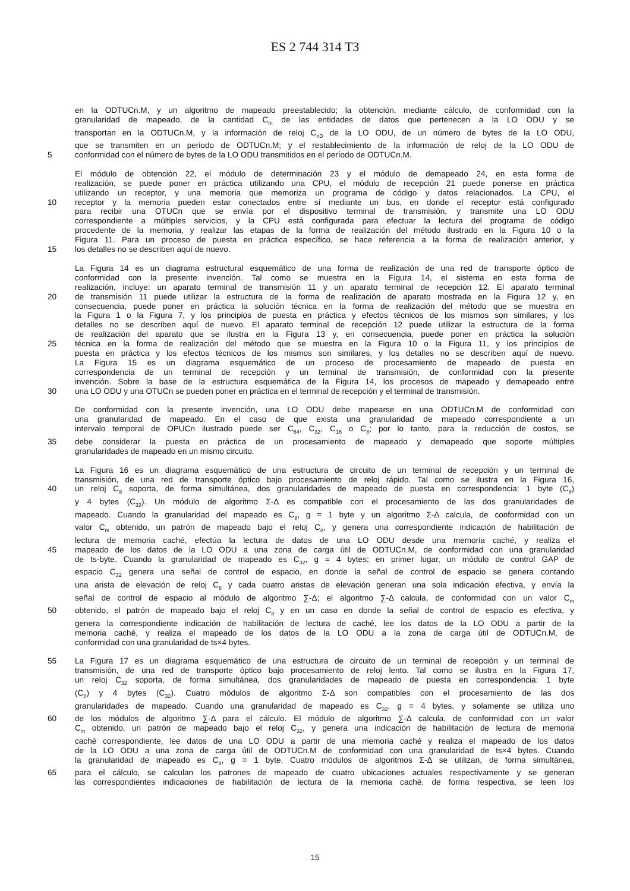ES 2 744 314 T3
en la ODTUCn.M, y un algoritmo de mapeado preestablecido; la obtención, mediante cálculo, de conformidad con la
granularidad de mapeado, de la cantidad C<sub>m</sub> de las entidades de datos que pertenecen a la LO ODU y se
transportan en la ODTUCn.M, y la información de reloj C<sub>nD</sub> de la LO ODU, de un número de bytes de la LO ODU,
que se transmiten en un periodo de ODTUCn.M; y el restablecimiento de la información de reloj de la LO ODU de
5 conformidad con el número de bytes de la LO ODU transmitidos en el período de ODTUCn.M.
El módulo de obtención 22, el módulo de determinación 23 y el módulo de demapeado 24, en esta forma de
realización, se puede poner en práctica utilizando una CPU, el módulo de recepción 21 puede ponerse en práctica
utilizando un receptor, y una memoria que memoriza un programa de código y datos relacionados. La CPU, el
10 receptor y la memoria pueden estar conectados entre sí mediante un bus, en donde el receptor está configurado
para recibir una OTUCn que se envía por el dispositivo terminal de transmisión, y transmite una LO ODU
correspondiente a múltiples servicios, y la CPU está configurada para efectuar la lectura del programa de código
procedente de la memoria, y realizar las etapas de la forma de realización del método ilustrado en la Figura 10 o la
Figura 11. Para un proceso de puesta en práctica específico, se hace referencia a la forma de realización anterior, y
15 los detalles no se describen aquí de nuevo.
La Figura 14 es un diagrama estructural esquemático de una forma de realización de una red de transporte óptico de
conformidad con la presente invención. Tal como se muestra en la Figura 14, el sistema en esta forma de
realización, incluye: un aparato terminal de transmisión 11 y un aparato terminal de recepción 12. El aparato terminal
20 de transmisión 11 puede utilizar la estructura de la forma de realización de aparato mostrada en la Figura 12 y, en
consecuencia, puede poner en práctica la solución técnica en la forma de realización del método que se muestra en
la Figura 1 o la Figura 7, y los principios de puesta en práctica y efectos técnicos de los mismos son similares, y los
detalles no se describen aquí de nuevo. El aparato terminal de recepción 12 puede utilizar la estructura de la forma
de realización del aparato que se ilustra en la Figura 13 y, en consecuencia, puede poner en práctica la solución
25 técnica en la forma de realización del método que se muestra en la Figura 10 o la Figura 11, y los principios de
puesta en práctica y los efectos técnicos de los mismos son similares, y los detalles no se describen aquí de nuevo.
La Figura 15 es un diagrama esquemático de un proceso de procesamiento de mapeado de puesta en
correspondencia de un terminal de recepción y un terminal de transmisión, de conformidad con la presente
invención. Sobre la base de la estructura esquemática de la Figura 14, los procesos de mapeado y demapeado entre
30 una LO ODU y una OTUCn se pueden poner en práctica en el terminal de recepción y el terminal de transmisión.
De conformidad con la presente invención, una LO ODU debe mapearse en una ODTUCn.M de conformidad con
una granularidad de mapeado. En el caso de que exista una granularidad de mapeado correspondiente a un
intervalo temporal de OPUCn ilustrado puede ser C<sub>64</sub>, C<sub>32</sub>, C<sub>16</sub> o C<sub>8</sub>; por lo tanto, para la reducción de costos, se
35 debe considerar la puesta en práctica de un procesamiento de mapeado y demapeado que soporte múltiples
granularidades de mapeado en un mismo circuito.
La Figura 16 es un diagrama esquemático de una estructura de circuito de un terminal de recepción y un terminal de
transmisión, de una red de transporte óptico bajo procesamiento de reloj rápido. Tal como se ilustra en la Figura 16,
40 un reloj C<sub>8</sub> soporta, de forma simultánea, dos granularidades de mapeado de puesta en correspondencia: 1 byte (C<sub>8</sub>)
y 4 bytes (C<sub>32</sub>). Un módulo de algoritmo Σ-Δ es compatible con el procesamiento de las dos granularidades de
mapeado. Cuando la granularidad del mapeado es C<sub>8</sub>, g = 1 byte y un algoritmo Σ-Δ calcula, de conformidad con un
valor C<sub>m</sub> obtenido, un patrón de mapeado bajo el reloj C<sub>8</sub>, y genera una correspondiente indicación de habilitación de
lectura de memoria caché, efectúa la lectura de datos de una LO ODU desde una memoria caché, y realiza el
45 mapeado de los datos de la LO ODU a una zona de carga útil de ODTUCn.M, de conformidad con una granularidad
de ts-byte. Cuando la granularidad de mapeado es C<sub>32</sub>, g = 4 bytes; en primer lugar, un módulo de control GAP de
espacio C<sub>32</sub> genera una señal de control de espacio, en donde la señal de control de espacio se genera contando
una arista de elevación de reloj C<sub>8</sub> y cada cuatro aristas de elevación generan una sola indicación efectiva, y envía la
señal de control de espacio al módulo de algoritmo ∑-Δ; el algoritmo ∑-Δ calcula, de conformidad con un valor C<sub>m</sub>
50 obtenido, el patrón de mapeado bajo el reloj C<sub>8</sub> y en un caso en donde la señal de control de espacio es efectiva, y
genera la correspondiente indicación de habilitación de lectura de caché, lee los datos de la LO ODU a partir de la
memoria caché, y realiza el mapeado de los datos de la LO ODU a la zona de carga útil de ODTUCn.M, de
conformidad con una granularidad de ts×4 bytes.
55 La Figura 17 es un diagrama esquemático de una estructura de circuito de un terminal de recepción y un terminal de
transmisión, de una red de transporte óptico bajo procesamiento de reloj lento. Tal como se ilustra en la Figura 17,
un reloj C<sub>32</sub> soporta, de forma simultánea, dos granularidades de mapeado de puesta en correspondencia: 1 byte
(C<sub>8</sub>) y 4 bytes (C<sub>32</sub>). Cuatro módulos de algoritmo Σ-Δ son compatibles con el procesamiento de las dos
granularidades de mapeado. Cuando una granularidad de mapeado es C<sub>32</sub>, g = 4 bytes, y solamente se utiliza uno
60 de los módulos de algoritmo ∑-Δ para el cálculo. El módulo de algoritmo ∑-Δ calcula, de conformidad con un valor
C<sub>m</sub> obtenido, un patrón de mapeado bajo el reloj C<sub>32</sub>, y genera una indicación de habilitación de lectura de memoria
caché correspondiente, lee datos de una LO ODU a partir de una memoria caché y realiza el mapeado de los datos
de la LO ODU a una zona de carga útil de ODTUCn.M de conformidad con una granularidad de ts×4 bytes. Cuando
la granularidad de mapeado es C<sub>8</sub>, g = 1 byte. Cuatro módulos de algoritmos Σ-Δ se utilizan, de forma simultánea,
65 para el cálculo, se calculan los patrones de mapeado de cuatro ubicaciones actuales respectivamente y se generan
las correspondientes indicaciones de habilitación de lectura de la memoria caché, de forma respectiva, se leen los
15